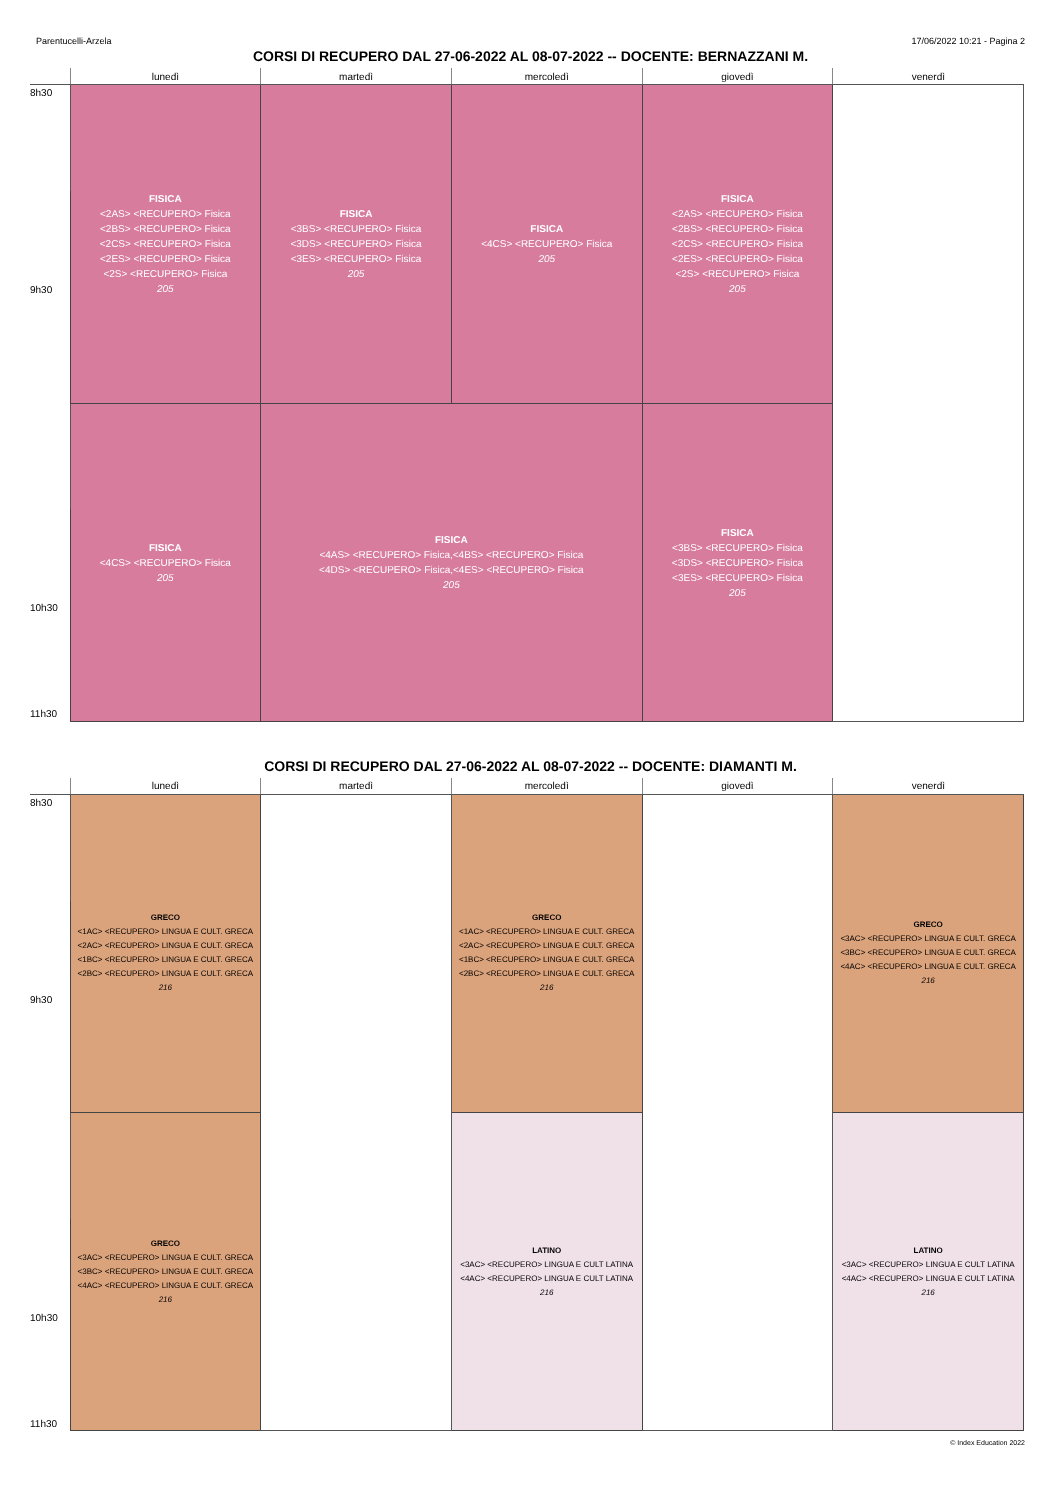Parentucelli-Arzela 17/06/2022 10:21 - Pagina 2
CORSI DI RECUPERO DAL 27-06-2022 AL 08-07-2022 -- DOCENTE: BERNAZZANI M.
| | lunedì | martedì | mercoledì | giovedì | venerdì |
| --- | --- | --- | --- | --- | --- |
| 8h30 | FISICA <2AS> <RECUPERO> Fisica <2BS> <RECUPERO> Fisica <2CS> <RECUPERO> Fisica <2ES> <RECUPERO> Fisica <2S> <RECUPERO> Fisica 205 | FISICA <3BS> <RECUPERO> Fisica <3DS> <RECUPERO> Fisica <3ES> <RECUPERO> Fisica 205 | FISICA <4CS> <RECUPERO> Fisica 205 | FISICA <2AS> <RECUPERO> Fisica <2BS> <RECUPERO> Fisica <2CS> <RECUPERO> Fisica <2ES> <RECUPERO> Fisica <2S> <RECUPERO> Fisica 205 | |
| 9h30 | | | | | |
| | FISICA <4CS> <RECUPERO> Fisica 205 | FISICA <4AS> <RECUPERO> Fisica,<4BS> <RECUPERO> Fisica <4DS> <RECUPERO> Fisica,<4ES> <RECUPERO> Fisica 205 | | FISICA <3BS> <RECUPERO> Fisica <3DS> <RECUPERO> Fisica <3ES> <RECUPERO> Fisica 205 | |
| 10h30 | | | | | |
| 11h30 | | | | | |
CORSI DI RECUPERO DAL 27-06-2022 AL 08-07-2022 -- DOCENTE: DIAMANTI M.
| | lunedì | martedì | mercoledì | giovedì | venerdì |
| --- | --- | --- | --- | --- | --- |
| 8h30 | GRECO <1AC> <RECUPERO> LINGUA E CULT. GRECA <2AC> <RECUPERO> LINGUA E CULT. GRECA <1BC> <RECUPERO> LINGUA E CULT. GRECA <2BC> <RECUPERO> LINGUA E CULT. GRECA 216 | | GRECO <1AC> <RECUPERO> LINGUA E CULT. GRECA <2AC> <RECUPERO> LINGUA E CULT. GRECA <1BC> <RECUPERO> LINGUA E CULT. GRECA <2BC> <RECUPERO> LINGUA E CULT. GRECA 216 | | GRECO <3AC> <RECUPERO> LINGUA E CULT. GRECA <3BC> <RECUPERO> LINGUA E CULT. GRECA <4AC> <RECUPERO> LINGUA E CULT. GRECA 216 |
| 9h30 | | | | | |
| | GRECO <3AC> <RECUPERO> LINGUA E CULT. GRECA <3BC> <RECUPERO> LINGUA E CULT. GRECA <4AC> <RECUPERO> LINGUA E CULT. GRECA 216 | | LATINO <3AC> <RECUPERO> LINGUA E CULT LATINA <4AC> <RECUPERO> LINGUA E CULT LATINA 216 | | LATINO <3AC> <RECUPERO> LINGUA E CULT LATINA <4AC> <RECUPERO> LINGUA E CULT LATINA 216 |
| 10h30 | | | | | |
| 11h30 | | | | | |
© Index Education 2022